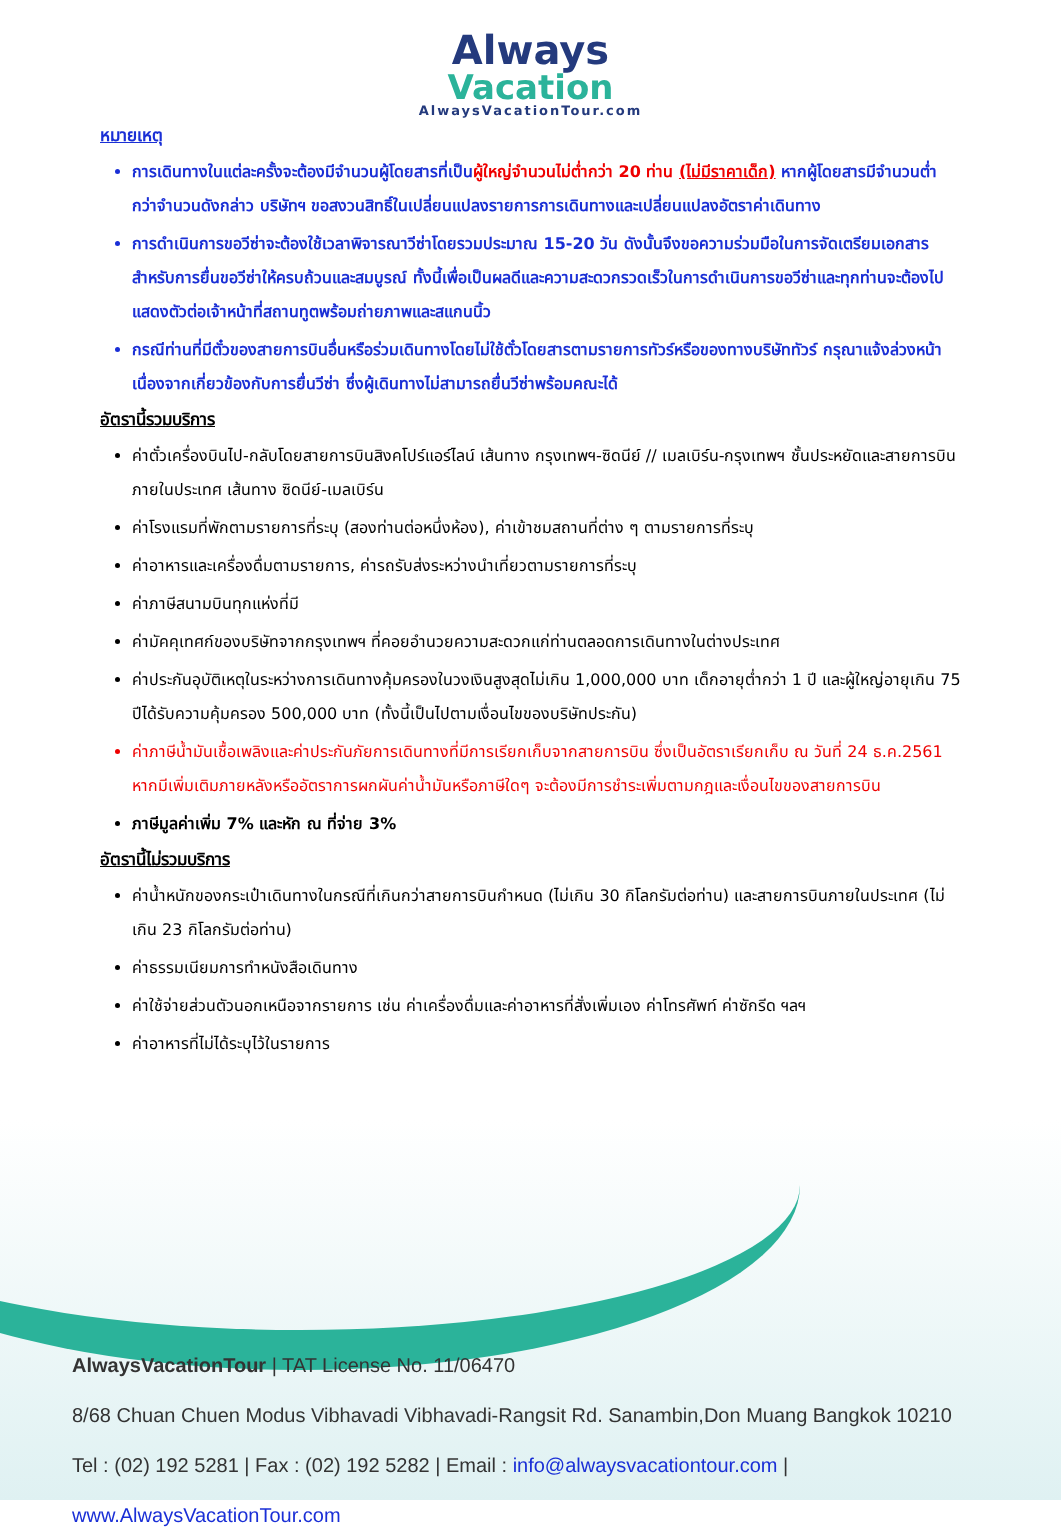Always
Vacation
AlwaysVacationTour.com
หมายเหตุ
การเดินทางในแต่ละครั้งจะต้องมีจำนวนผู้โดยสารที่เป็นผู้ใหญ่จำนวนไม่ต่ำกว่า 20 ท่าน (ไม่มีราคาเด็ก) หากผู้โดยสารมีจำนวนต่ำกว่าจำนวนดังกล่าว บริษัทฯ ขอสงวนสิทธิ์ในเปลี่ยนแปลงรายการการเดินทางและเปลี่ยนแปลงอัตราค่าเดินทาง
การดำเนินการขอวีซ่าจะต้องใช้เวลาพิจารณาวีซ่าโดยรวมประมาณ 15-20 วัน ดังนั้นจึงขอความร่วมมือในการจัดเตรียมเอกสารสำหรับการยื่นขอวีซ่าให้ครบถ้วนและสมบูรณ์ ทั้งนี้เพื่อเป็นผลดีและความสะดวกรวดเร็วในการดำเนินการขอวีซ่าและทุกท่านจะต้องไปแสดงตัวต่อเจ้าหน้าที่สถานทูตพร้อมถ่ายภาพและสแกนนิ้ว
กรณีท่านที่มีตั๋วของสายการบินอื่นหรือร่วมเดินทางโดยไม่ใช้ตั๋วโดยสารตามรายการทัวร์หรือของทางบริษัททัวร์ กรุณาแจ้งล่วงหน้าเนื่องจากเกี่ยวข้องกับการยื่นวีซ่า ซึ่งผู้เดินทางไม่สามารถยื่นวีซ่าพร้อมคณะได้
อัตรานี้รวมบริการ
ค่าตั๋วเครื่องบินไป-กลับโดยสายการบินสิงคโปร์แอร์ไลน์ เส้นทาง กรุงเทพฯ-ซิดนีย์ // เมลเบิร์น-กรุงเทพฯ ชั้นประหยัดและสายการบินภายในประเทศ เส้นทาง ซิดนีย์-เมลเบิร์น
ค่าโรงแรมที่พักตามรายการที่ระบุ (สองท่านต่อหนึ่งห้อง), ค่าเข้าชมสถานที่ต่าง ๆ ตามรายการที่ระบุ
ค่าอาหารและเครื่องดื่มตามรายการ, ค่ารถรับส่งระหว่างนำเที่ยวตามรายการที่ระบุ
ค่าภาษีสนามบินทุกแห่งที่มี
ค่ามัคคุเทศก์ของบริษัทจากกรุงเทพฯ ที่คอยอำนวยความสะดวกแก่ท่านตลอดการเดินทางในต่างประเทศ
ค่าประกันอุบัติเหตุในระหว่างการเดินทางคุ้มครองในวงเงินสูงสุดไม่เกิน 1,000,000 บาท เด็กอายุต่ำกว่า 1 ปี และผู้ใหญ่อายุเกิน 75 ปีได้รับความคุ้มครอง 500,000 บาท (ทั้งนี้เป็นไปตามเงื่อนไขของบริษัทประกัน)
ค่าภาษีน้ำมันเชื้อเพลิงและค่าประกันภัยการเดินทางที่มีการเรียกเก็บจากสายการบิน ซึ่งเป็นอัตราเรียกเก็บ ณ วันที่ 24 ธ.ค.2561 หากมีเพิ่มเติมภายหลังหรืออัตราการผกผันค่าน้ำมันหรือภาษีใดๆ จะต้องมีการชำระเพิ่มตามกฎและเงื่อนไขของสายการบิน
ภาษีมูลค่าเพิ่ม 7% และหัก ณ ที่จ่าย 3%
อัตรานี้ไม่รวมบริการ
ค่าน้ำหนักของกระเป๋าเดินทางในกรณีที่เกินกว่าสายการบินกำหนด (ไม่เกิน 30 กิโลกรัมต่อท่าน) และสายการบินภายในประเทศ (ไม่เกิน 23 กิโลกรัมต่อท่าน)
ค่าธรรมเนียมการทำหนังสือเดินทาง
ค่าใช้จ่ายส่วนตัวนอกเหนือจากรายการ เช่น ค่าเครื่องดื่มและค่าอาหารที่สั่งเพิ่มเอง ค่าโทรศัพท์ ค่าซักรีด ฯลฯ
ค่าอาหารที่ไม่ได้ระบุไว้ในรายการ
AlwaysVacationTour | TAT License No. 11/06470
8/68 Chuan Chuen Modus Vibhavadi Vibhavadi-Rangsit Rd. Sanambin,Don Muang Bangkok 10210
Tel : (02) 192 5281 | Fax : (02) 192 5282 | Email : info@alwaysvacationtour.com | www.AlwaysVacationTour.com